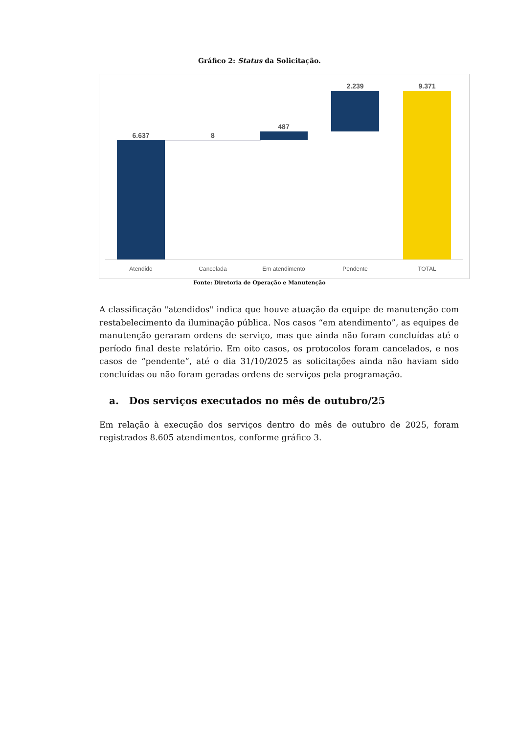Gráfico 2: Status da Solicitação.
6.637
8
487
2.239
9.371
Atendido
Cancelada
Em atendimento
Pendente
TOTAL
Fonte: Diretoria de Operação e Manutenção
A classificação "atendidos" indica que houve atuação da equipe de manutenção com restabelecimento da iluminação pública. Nos casos “em atendimento”, as equipes de manutenção geraram ordens de serviço, mas que ainda não foram concluídas até o período final deste relatório. Em oito casos, os protocolos foram cancelados, e nos casos de “pendente”, até o dia 31/10/2025 as solicitações ainda não haviam sido concluídas ou não foram geradas ordens de serviços pela programação.
a. Dos serviços executados no mês de outubro/25
Em relação à execução dos serviços dentro do mês de outubro de 2025, foram registrados 8.605 atendimentos, conforme gráfico 3.